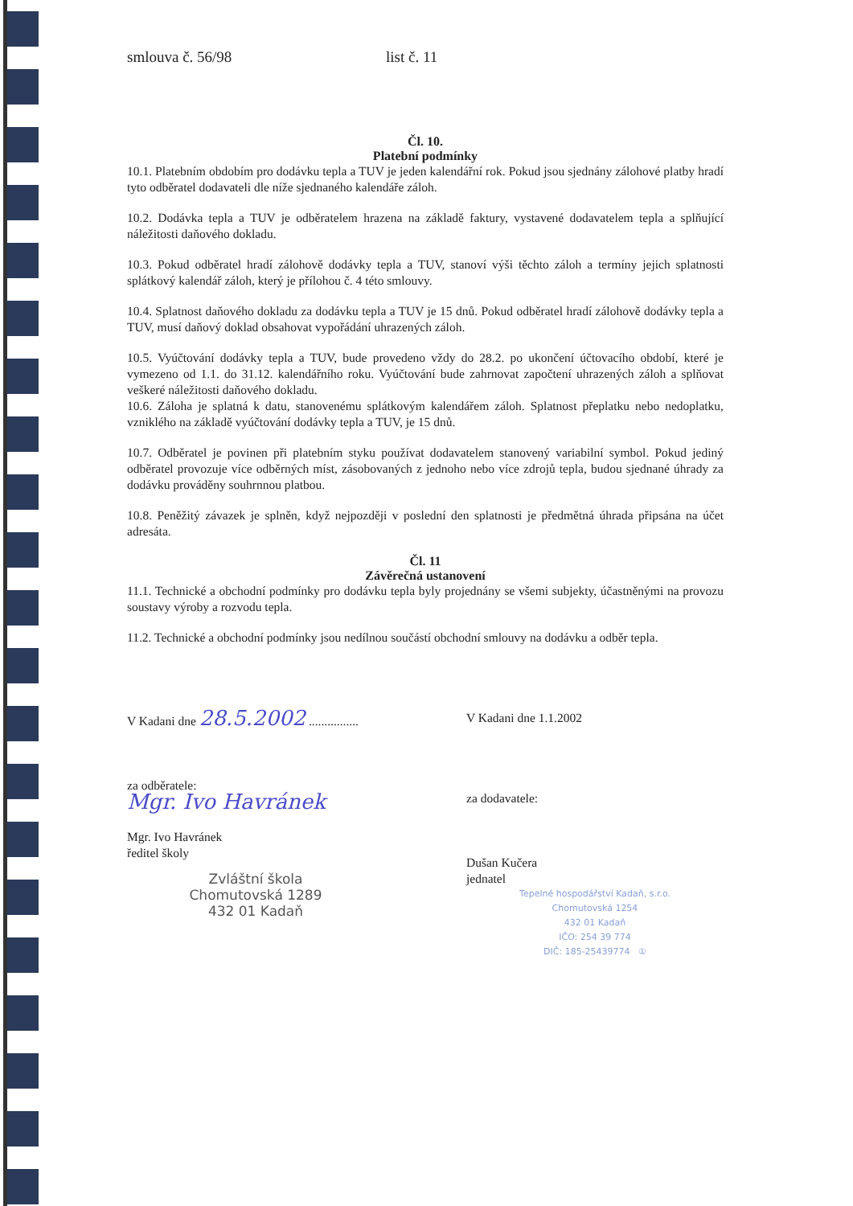smlouva č. 56/98 list č. 11
Čl. 10.
Platební podmínky
10.1. Platebním obdobím pro dodávku tepla a TUV je jeden kalendářní rok. Pokud jsou sjednány zálohové platby hradí tyto odběratel dodavateli dle níže sjednaného kalendáře záloh.
10.2. Dodávka tepla a TUV je odběratelem hrazena na základě faktury, vystavené dodavatelem tepla a splňující náležitosti daňového dokladu.
10.3. Pokud odběratel hradí zálohově dodávky tepla a TUV, stanoví výši těchto záloh a termíny jejich splatnosti splátkový kalendář záloh, který je přílohou č. 4 této smlouvy.
10.4. Splatnost daňového dokladu za dodávku tepla a TUV je 15 dnů. Pokud odběratel hradí zálohově dodávky tepla a TUV, musí daňový doklad obsahovat vypořádání uhrazených záloh.
10.5. Vyúčtování dodávky tepla a TUV, bude provedeno vždy do 28.2. po ukončení účtovacího období, které je vymezeno od 1.1. do 31.12. kalendářního roku. Vyúčtování bude zahrnovat započtení uhrazených záloh a splňovat veškeré náležitosti daňového dokladu.
10.6. Záloha je splatná k datu, stanovenému splátkovým kalendářem záloh. Splatnost přeplatku nebo nedoplatku, vzniklého na základě vyúčtování dodávky tepla a TUV, je 15 dnů.
10.7. Odběratel je povinen při platebním styku používat dodavatelem stanovený variabilní symbol. Pokud jediný odběratel provozuje více odběrných míst, zásobovaných z jednoho nebo více zdrojů tepla, budou sjednané úhrady za dodávku prováděny souhrnnou platbou.
10.8. Peněžitý závazek je splněn, když nejpozději v poslední den splatnosti je předmětná úhrada připsána na účet adresáta.
Čl. 11
Závěrečná ustanovení
11.1. Technické a obchodní podmínky pro dodávku tepla byly projednány se všemi subjekty, účastněnými na provozu soustavy výroby a rozvodu tepla.
11.2. Technické a obchodní podmínky jsou nedílnou součástí obchodní smlouvy na dodávku a odběr tepla.
V Kadani dne 28.5.2002 ................
za odběratele:
Mgr. Ivo Havránek
Mgr. Ivo Havránek
ředitel školy
Zvláštní škola
Chomutovská 1289
432 01 Kadaň
V Kadani dne 1.1.2002
za dodavatele:
Dušan Kučera
jednatel
Tepelné hospodářství Kadaň, s.r.o.
Chomutovská 1254
432 01 Kadaň
IČO: 254 39 774
DIČ: 185-25439774 ①